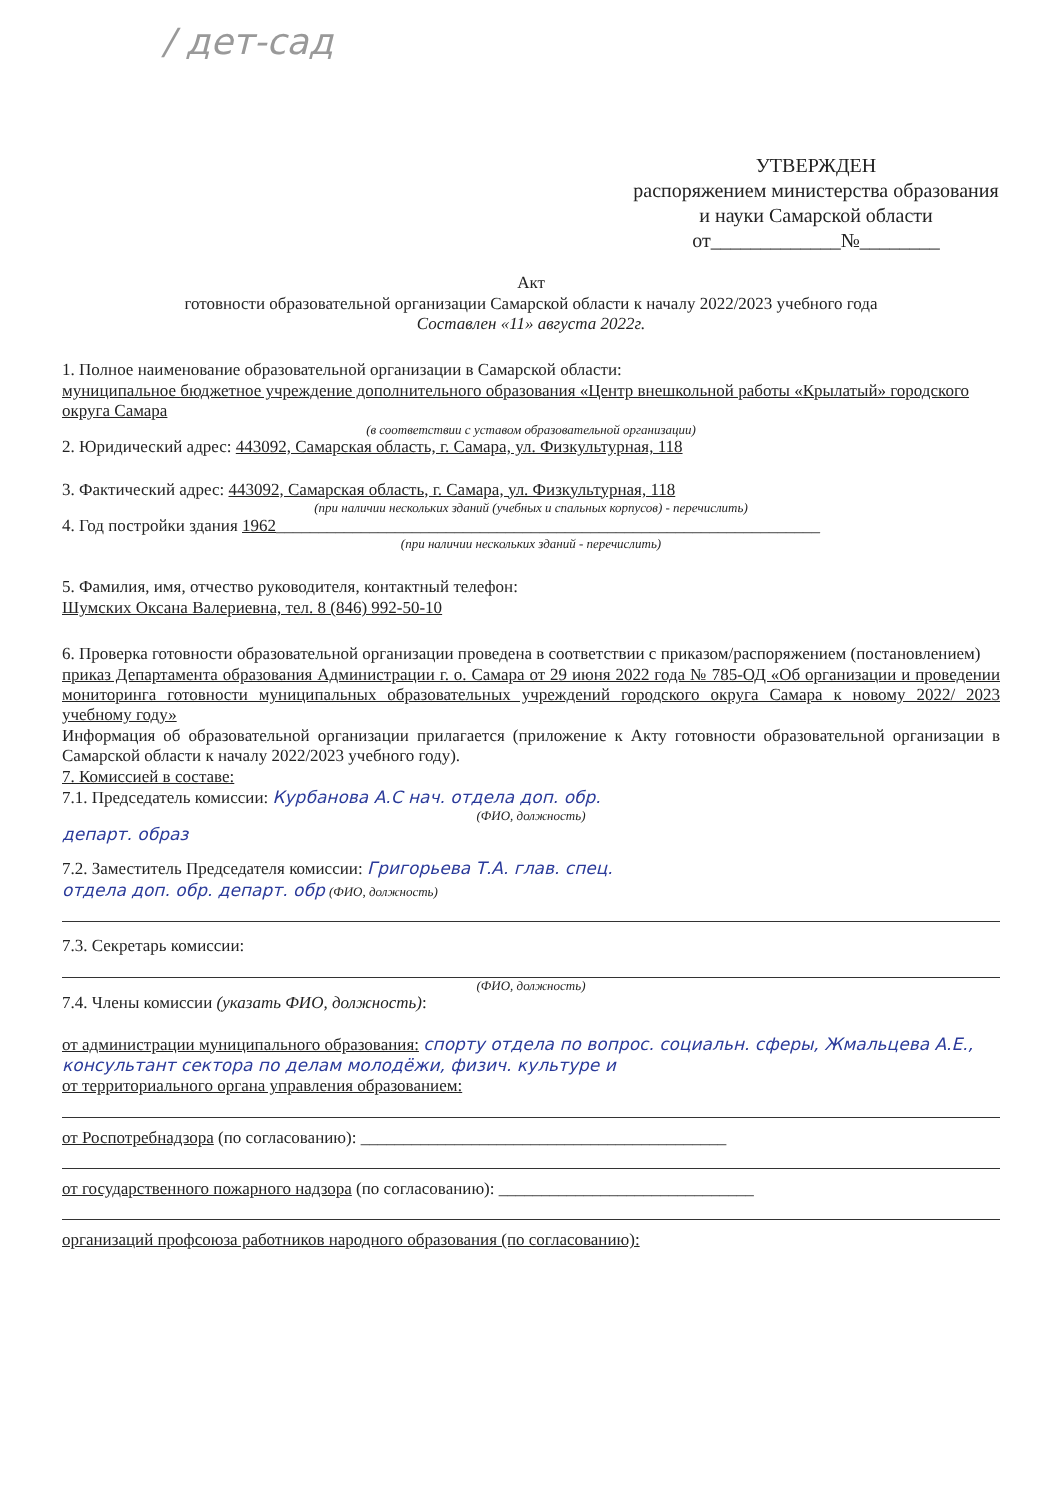/ дет-сад
УТВЕРЖДЕН
распоряжением министерства образования и науки Самарской области
от_____________№________
Акт
готовности образовательной организации Самарской области к началу 2022/2023 учебного года
Составлен «11» августа 2022г.
1. Полное наименование образовательной организации в Самарской области:
муниципальное бюджетное учреждение дополнительного образования «Центр внешкольной работы «Крылатый» городского округа Самара
(в соответствии с уставом образовательной организации)
2. Юридический адрес: 443092, Самарская область, г. Самара, ул. Физкультурная, 118
3. Фактический адрес: 443092, Самарская область, г. Самара, ул. Физкультурная, 118
(при наличии нескольких зданий (учебных и спальных корпусов) - перечислить)
4. Год постройки здания 1962________________________________________________________________
(при наличии нескольких зданий - перечислить)
5. Фамилия, имя, отчество руководителя, контактный телефон:
Шумских Оксана Валериевна, тел. 8 (846) 992-50-10
6. Проверка готовности образовательной организации проведена в соответствии с приказом/распоряжением (постановлением)
приказ Департамента образования Администрации г. о. Самара от 29 июня 2022 года № 785-ОД «Об организации и проведении мониторинга готовности муниципальных образовательных учреждений городского округа Самара к новому 2022/ 2023 учебному году»
Информация об образовательной организации прилагается (приложение к Акту готовности образовательной организации в Самарской области к началу 2022/2023 учебного году).
7. Комиссией в составе:
7.1. Председатель комиссии: Курбанова А.С нач. отдела доп. обр.
(ФИО, должность)
департ. образ
7.2. Заместитель Председателя комиссии: Григорьева Т.А. глав. спец.
отдела доп. обр. департ. обр (ФИО, должность)
7.3. Секретарь комиссии:
(ФИО, должность)
7.4. Члены комиссии (указать ФИО, должность):
от администрации муниципального образования: спорту отдела по вопрос. социальн. сферы, Жмальцева А.Е., консультант сектора по делам молодёжи, физич. культуре и
от территориального органа управления образованием:
от Роспотребнадзора (по согласованию): ___________________________________________
от государственного пожарного надзора (по согласованию): ______________________________
организаций профсоюза работников народного образования (по согласованию):